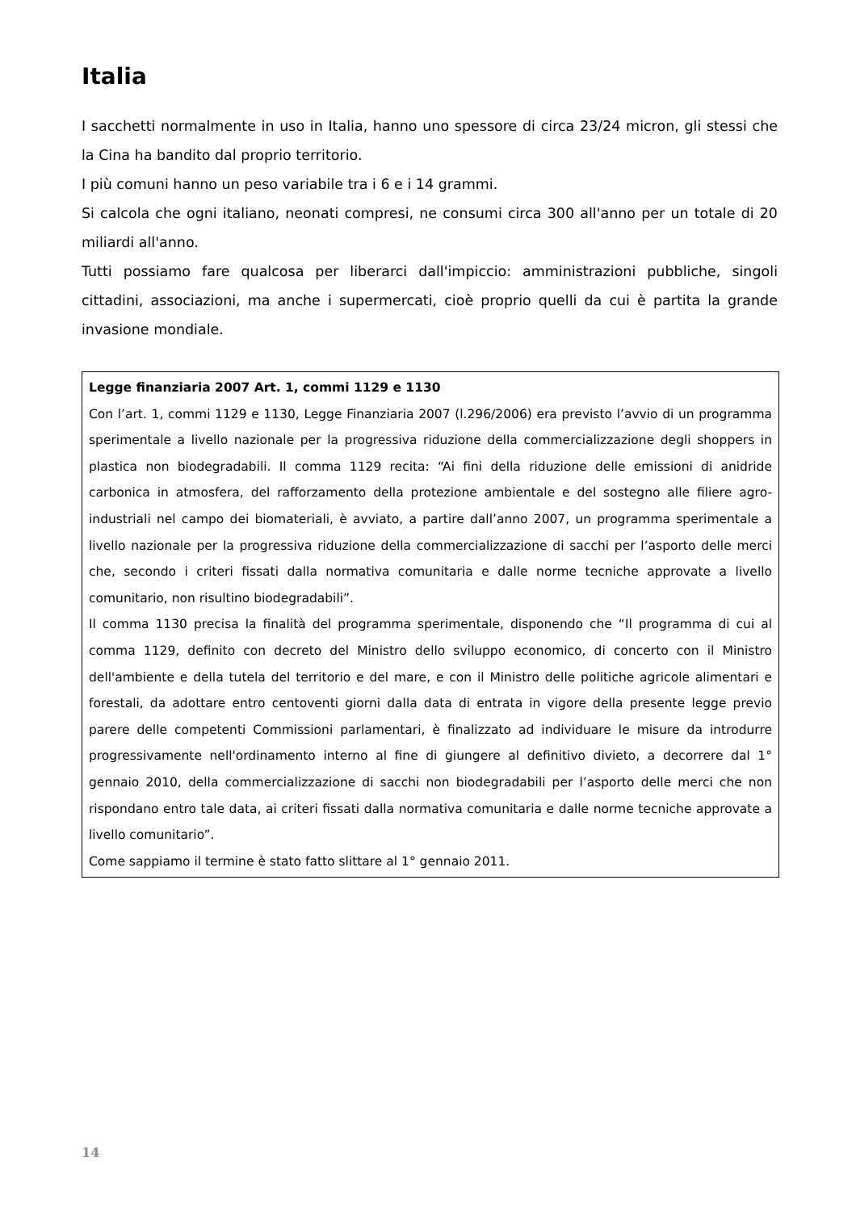Italia
I sacchetti normalmente in uso in Italia, hanno uno spessore di circa 23/24 micron, gli stessi che la Cina ha bandito dal proprio territorio.
I più comuni hanno un peso variabile tra i 6 e i 14 grammi.
Si calcola che ogni italiano, neonati compresi, ne consumi circa 300 all'anno per un totale di 20 miliardi all'anno.
Tutti possiamo fare qualcosa per liberarci dall'impiccio: amministrazioni pubbliche, singoli cittadini, associazioni, ma anche i supermercati, cioè proprio quelli da cui è partita la grande invasione mondiale.
Legge finanziaria 2007 Art. 1, commi 1129 e 1130
Con l’art. 1, commi 1129 e 1130, Legge Finanziaria 2007 (l.296/2006) era previsto l’avvio di un programma sperimentale a livello nazionale per la progressiva riduzione della commercializzazione degli shoppers in plastica non biodegradabili. Il comma 1129 recita: “Ai fini della riduzione delle emissioni di anidride carbonica in atmosfera, del rafforzamento della protezione ambientale e del sostegno alle filiere agro-industriali nel campo dei biomateriali, è avviato, a partire dall’anno 2007, un programma sperimentale a livello nazionale per la progressiva riduzione della commercializzazione di sacchi per l’asporto delle merci che, secondo i criteri fissati dalla normativa comunitaria e dalle norme tecniche approvate a livello comunitario, non risultino biodegradabili”.
Il comma 1130 precisa la finalità del programma sperimentale, disponendo che “Il programma di cui al comma 1129, definito con decreto del Ministro dello sviluppo economico, di concerto con il Ministro dell'ambiente e della tutela del territorio e del mare, e con il Ministro delle politiche agricole alimentari e forestali, da adottare entro centoventi giorni dalla data di entrata in vigore della presente legge previo parere delle competenti Commissioni parlamentari, è finalizzato ad individuare le misure da introdurre progressivamente nell'ordinamento interno al fine di giungere al definitivo divieto, a decorrere dal 1° gennaio 2010, della commercializzazione di sacchi non biodegradabili per l’asporto delle merci che non rispondano entro tale data, ai criteri fissati dalla normativa comunitaria e dalle norme tecniche approvate a livello comunitario”.
Come sappiamo il termine è stato fatto slittare al 1° gennaio 2011.
14